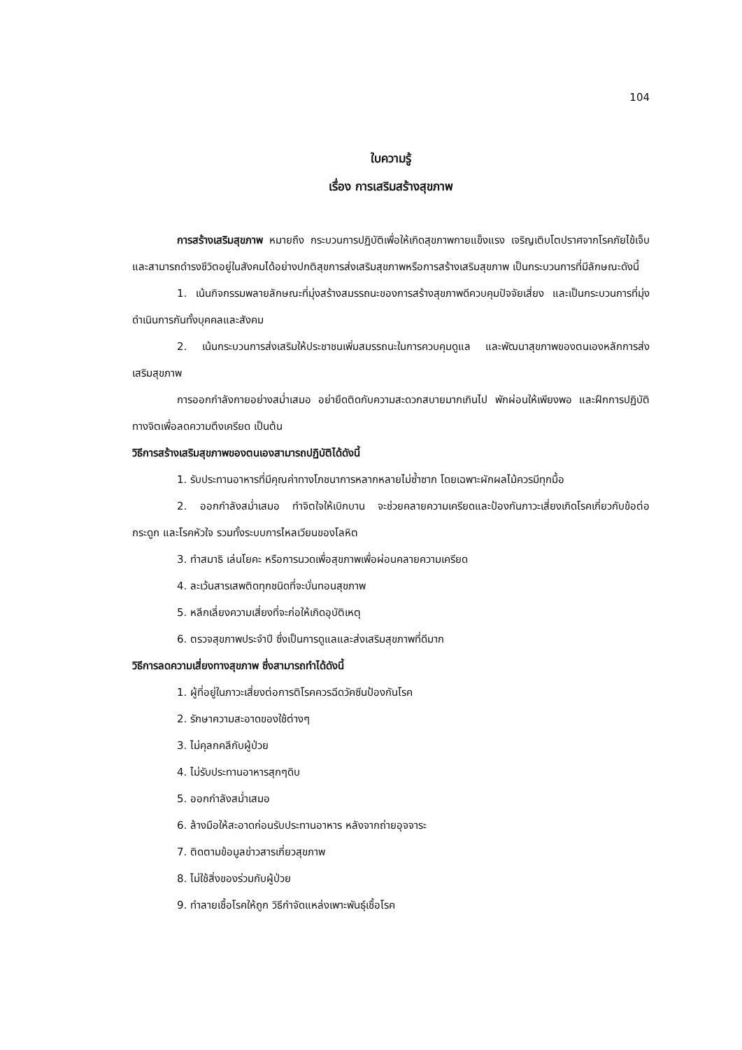104
ใบความรู้
เรื่อง การเสริมสร้างสุขภาพ
การสร้างเสริมสุขภาพ หมายถึง กระบวนการปฏิบัติเพื่อให้เกิดสุขภาพกายแข็งแรง เจริญเติบโตปราศจากโรคภัยไข้เจ็บ และสามารถดำรงชีวิตอยู่ในสังคมได้อย่างปกติสุขการส่งเสริมสุขภาพหรือการสร้างเสริมสุขภาพ เป็นกระบวนการที่มีลักษณะดังนี้
1. เน้นกิจกรรมพลายลักษณะที่มุ่งสร้างสมรรถนะของการสร้างสุขภาพดีควบคุมปัจจัยเสี่ยง และเป็นกระบวนการที่มุ่งดำเนินการกันทั้งบุคคลและสังคม
2. เน้นกระบวนการส่งเสริมให้ประชาชนเพิ่มสมรรถนะในการควบคุมดูแล และพัฒนาสุขภาพของตนเองหลักการส่งเสริมสุขภาพ
การออกกำลังกายอย่างสม่ำเสมอ อย่ายึดติดกับความสะดวกสบายมากเกินไป พักผ่อนให้เพียงพอ และฝึกการปฏิบัติทางจิตเพื่อลดความตึงเครียด เป็นต้น
วิธีการสร้างเสริมสุขภาพของตนเองสามารถปฏิบัติได้ดังนี้
1. รับประทานอาหารที่มีคุณค่าทางโภชนาการหลากหลายไม่ซ้ำซาก โดยเฉพาะผักผลไม้ควรมีทุกมื้อ
2. ออกกำลังสม่ำเสมอ ทำจิตใจให้เบิกบาน จะช่วยคลายความเครียดและป้องกันภาวะเสี่ยงเกิดโรคเกี่ยวกับข้อต่อ กระดูก และโรคหัวใจ รวมทั้งระบบการไหลเวียนของโลหิต
3. ทำสมาธิ เล่นโยคะ หรือการนวดเพื่อสุขภาพเพื่อผ่อนคลายความเครียด
4. ละเว้นสารเสพติดทุกชนิดที่จะบั่นทอนสุขภาพ
5. หลีกเลี่ยงความเสี่ยงที่จะก่อให้เกิดอุบัติเหตุ
6. ตรวจสุขภาพประจำปี ซึ่งเป็นการดูแลและส่งเสริมสุขภาพที่ดีมาก
วิธีการลดความเสี่ยงทางสุขภาพ ซึ่งสามารถทำได้ดังนี้
1. ผู้ที่อยู่ในภาวะเสี่ยงต่อการติโรคควรฉีดวัคซีนป้องกันโรค
2. รักษาความสะอาดของใช้ต่างๆ
3. ไม่คุลกคลีกับผู้ป่วย
4. ไม่รับประทานอาหารสุกๆดิบ
5. ออกกำลังสม่ำเสมอ
6. ล้างมือให้สะอาดก่อนรับประทานอาหาร หลังจากถ่ายอุจจาระ
7. ติดตามข้อมูลข่าวสารเกี่ยวสุขภาพ
8. ไม่ใช้สิ่งของร่วมกับผู้ป่วย
9. ทำลายเชื้อโรคให้ถูก วิธีกำจัดแหล่งเพาะพันธุ์เชื้อโรค